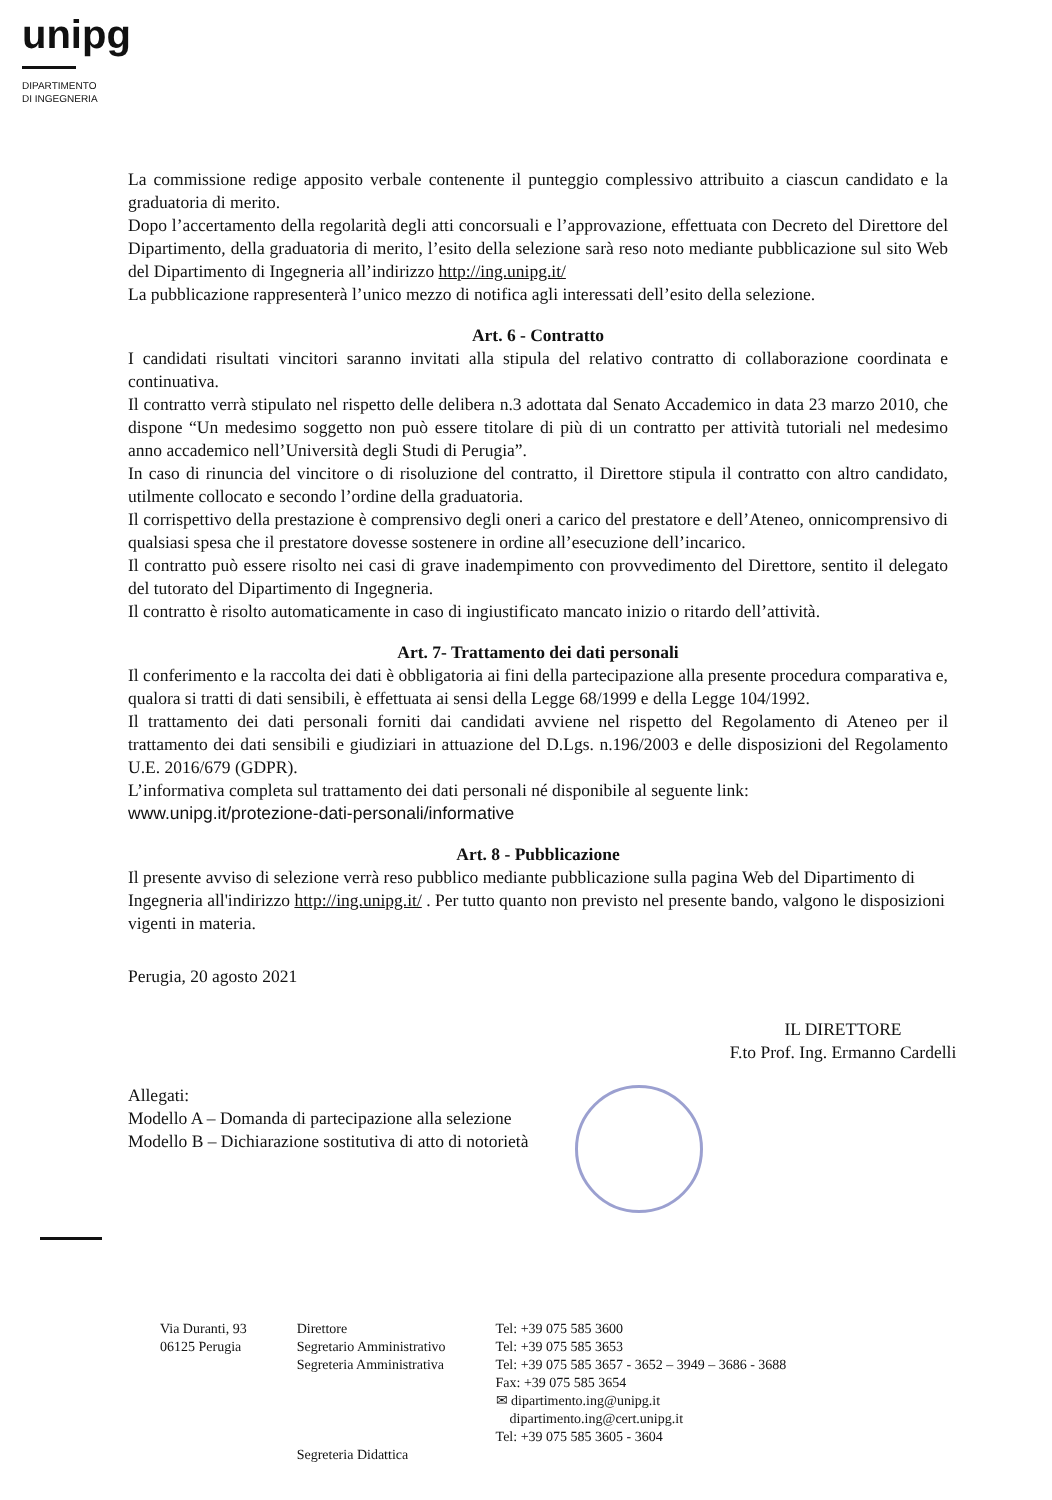unipg
DIPARTIMENTO
DI INGEGNERIA
La commissione redige apposito verbale contenente il punteggio complessivo attribuito a ciascun candidato e la graduatoria di merito.
Dopo l’accertamento della regolarità degli atti concorsuali e l’approvazione, effettuata con Decreto del Direttore del Dipartimento, della graduatoria di merito, l’esito della selezione sarà reso noto mediante pubblicazione sul sito Web del Dipartimento di Ingegneria all’indirizzo http://ing.unipg.it/
La pubblicazione rappresenterà l’unico mezzo di notifica agli interessati dell’esito della selezione.
Art. 6 - Contratto
I candidati risultati vincitori saranno invitati alla stipula del relativo contratto di collaborazione coordinata e continuativa.
Il contratto verrà stipulato nel rispetto delle delibera n.3 adottata dal Senato Accademico in data 23 marzo 2010, che dispone “Un medesimo soggetto non può essere titolare di più di un contratto per attività tutoriali nel medesimo anno accademico nell’Università degli Studi di Perugia”.
In caso di rinuncia del vincitore o di risoluzione del contratto, il Direttore stipula il contratto con altro candidato, utilmente collocato e secondo l’ordine della graduatoria.
Il corrispettivo della prestazione è comprensivo degli oneri a carico del prestatore e dell’Ateneo, onnicomprensivo di qualsiasi spesa che il prestatore dovesse sostenere in ordine all’esecuzione dell’incarico.
Il contratto può essere risolto nei casi di grave inadempimento con provvedimento del Direttore, sentito il delegato del tutorato del Dipartimento di Ingegneria.
Il contratto è risolto automaticamente in caso di ingiustificato mancato inizio o ritardo dell’attività.
Art. 7- Trattamento dei dati personali
Il conferimento e la raccolta dei dati è obbligatoria ai fini della partecipazione alla presente procedura comparativa e, qualora si tratti di dati sensibili, è effettuata ai sensi della Legge 68/1999 e della Legge 104/1992.
Il trattamento dei dati personali forniti dai candidati avviene nel rispetto del Regolamento di Ateneo per il trattamento dei dati sensibili e giudiziari in attuazione del D.Lgs. n.196/2003 e delle disposizioni del Regolamento U.E. 2016/679 (GDPR).
L’informativa completa sul trattamento dei dati personali né disponibile al seguente link:
www.unipg.it/protezione-dati-personali/informative
Art. 8 - Pubblicazione
Il presente avviso di selezione verrà reso pubblico mediante pubblicazione sulla pagina Web del Dipartimento di Ingegneria all'indirizzo http://ing.unipg.it/ . Per tutto quanto non previsto nel presente bando, valgono le disposizioni vigenti in materia.
Perugia, 20 agosto 2021
IL DIRETTORE
F.to Prof. Ing. Ermanno Cardelli
Allegati:
Modello A – Domanda di partecipazione alla selezione
Modello B – Dichiarazione sostitutiva di atto di notorietà
Via Duranti, 93
06125 Perugia
Direttore
Segretario Amministrativo
Segreteria Amministrativa
Segreteria Didattica
Tel: +39 075 585 3600
Tel: +39 075 585 3653
Tel: +39 075 585 3657 - 3652 – 3949 – 3686 - 3688
Fax: +39 075 585 3654
✉ dipartimento.ing@unipg.it
dipartimento.ing@cert.unipg.it
Tel: +39 075 585 3605 - 3604